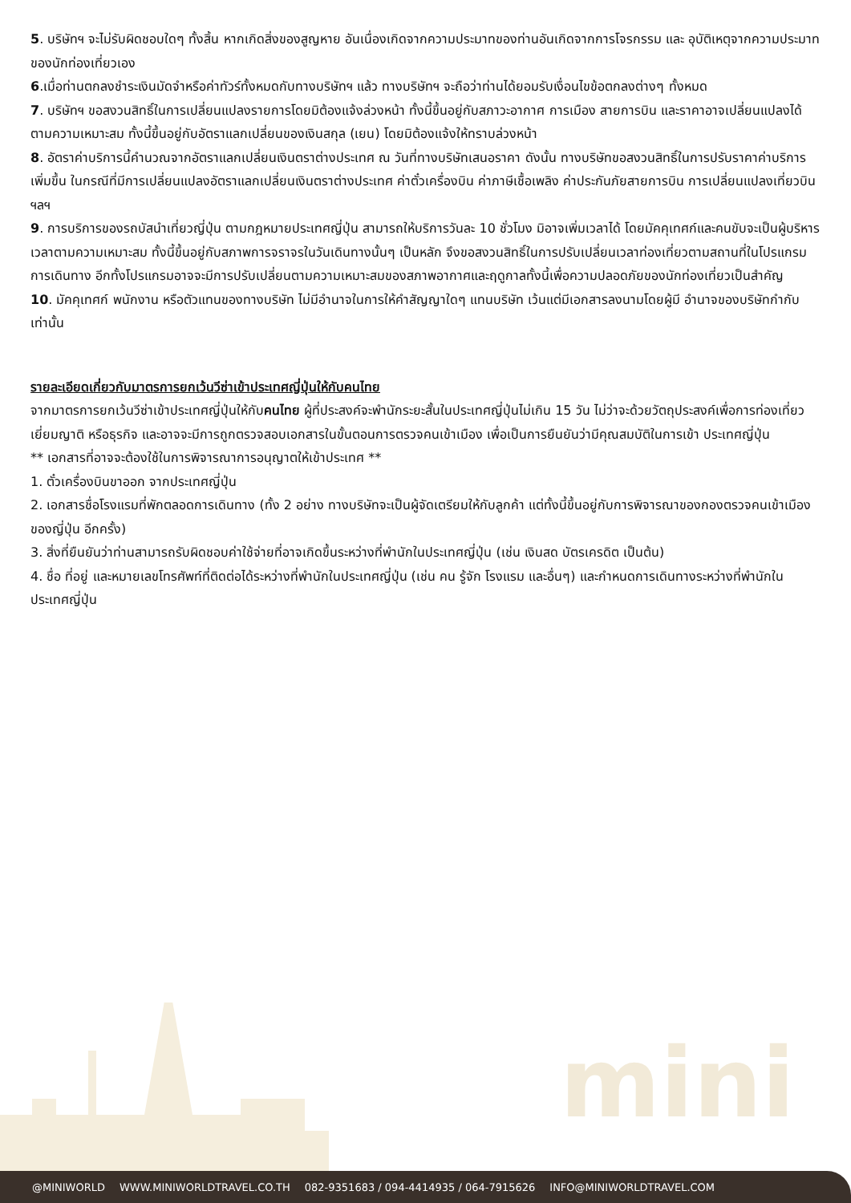5. บริษัทฯ จะไม่รับผิดชอบใดๆ ทั้งสิ้น หากเกิดสิ่งของสูญหาย อันเนื่องเกิดจากความประมาทของท่านอันเกิดจากการโจรกรรม และ อุบัติเหตุจากความประมาทของนักท่องเที่ยวเอง
6.เมื่อท่านตกลงชำระเงินมัดจำหรือค่าทัวร์ทั้งหมดกับทางบริษัทฯ แล้ว ทางบริษัทฯ จะถือว่าท่านได้ยอมรับเงื่อนไขข้อตกลงต่างๆ ทั้งหมด
7. บริษัทฯ ขอสงวนสิทธิ์ในการเปลี่ยนแปลงรายการโดยมิต้องแจ้งล่วงหน้า ทั้งนี้ขึ้นอยู่กับสภาวะอากาศ การเมือง สายการบิน และราคาอาจเปลี่ยนแปลงได้ตามความเหมาะสม ทั้งนี้ขึ้นอยู่กับอัตราแลกเปลี่ยนของเงินสกุล (เยน) โดยมิต้องแจ้งให้ทราบล่วงหน้า
8. อัตราค่าบริการนี้คำนวณจากอัตราแลกเปลี่ยนเงินตราต่างประเทศ ณ วันที่ทางบริษัทเสนอราคา ดังนั้น ทางบริษัทขอสงวนสิทธิ์ในการปรับราคาค่าบริการเพิ่มขึ้น ในกรณีที่มีการเปลี่ยนแปลงอัตราแลกเปลี่ยนเงินตราต่างประเทศ ค่าตั๋วเครื่องบิน ค่าภาษีเชื้อเพลิง ค่าประกันภัยสายการบิน การเปลี่ยนแปลงเที่ยวบินฯลฯ
9. การบริการของรถบัสนำเที่ยวญี่ปุ่น ตามกฎหมายประเทศญี่ปุ่น สามารถให้บริการวันละ 10 ชั่วโมง มิอาจเพิ่มเวลาได้ โดยมัคคุเทศก์และคนขับจะเป็นผู้บริหารเวลาตามความเหมาะสม ทั้งนี้ขึ้นอยู่กับสภาพการจราจรในวันเดินทางนั้นๆ เป็นหลัก จึงขอสงวนสิทธิ์ในการปรับเปลี่ยนเวลาท่องเที่ยวตามสถานที่ในโปรแกรมการเดินทาง อีกทั้งโปรแกรมอาจจะมีการปรับเปลี่ยนตามความเหมาะสมของสภาพอากาศและฤดูกาลทั้งนี้เพื่อความปลอดภัยของนักท่องเที่ยวเป็นสำคัญ
10. มัคคุเทศก์ พนักงาน หรือตัวแทนของทางบริษัท ไม่มีอำนาจในการให้คำสัญญาใดๆ แทนบริษัท เว้นแต่มีเอกสารลงนามโดยผู้มี อำนาจของบริษัทกำกับเท่านั้น
รายละเอียดเกี่ยวกับมาตรการยกเว้นวีซ่าเข้าประเทศญี่ปุ่นให้กับคนไทย
จากมาตรการยกเว้นวีซ่าเข้าประเทศญี่ปุ่นให้กับคนไทย ผู้ที่ประสงค์จะพำนักระยะสั้นในประเทศญี่ปุ่นไม่เกิน 15 วัน ไม่ว่าจะด้วยวัตถุประสงค์เพื่อการท่องเที่ยว เยี่ยมญาติ หรือธุรกิจ และอาจจะมีการถูกตรวจสอบเอกสารในขั้นตอนการตรวจคนเข้าเมือง เพื่อเป็นการยืนยันว่ามีคุณสมบัติในการเข้า ประเทศญี่ปุ่น
** เอกสารที่อาจจะต้องใช้ในการพิจารณาการอนุญาตให้เข้าประเทศ **
1. ตั๋วเครื่องบินขาออก จากประเทศญี่ปุ่น
2. เอกสารชื่อโรงแรมที่พักตลอดการเดินทาง (ทั้ง 2 อย่าง ทางบริษัทจะเป็นผู้จัดเตรียมให้กับลูกค้า แต่ทั้งนี้ขึ้นอยู่กับการพิจารณาของกองตรวจคนเข้าเมืองของญี่ปุ่น อีกครั้ง)
3. สิ่งที่ยืนยันว่าท่านสามารถรับผิดชอบค่าใช้จ่ายที่อาจเกิดขึ้นระหว่างที่พำนักในประเทศญี่ปุ่น (เช่น เงินสด บัตรเครดิต เป็นต้น)
4. ชื่อ ที่อยู่ และหมายเลขโทรศัพท์ที่ติดต่อได้ระหว่างที่พำนักในประเทศญี่ปุ่น (เช่น คน รู้จัก โรงแรม และอื่นๆ) และกำหนดการเดินทางระหว่างที่พำนักในประเทศญี่ปุ่น
mini
@MINIWORLD WWW.MINIWORLDTRAVEL.CO.TH 082-9351683 / 094-4414935 / 064-7915626 INFO@MINIWORLDTRAVEL.COM